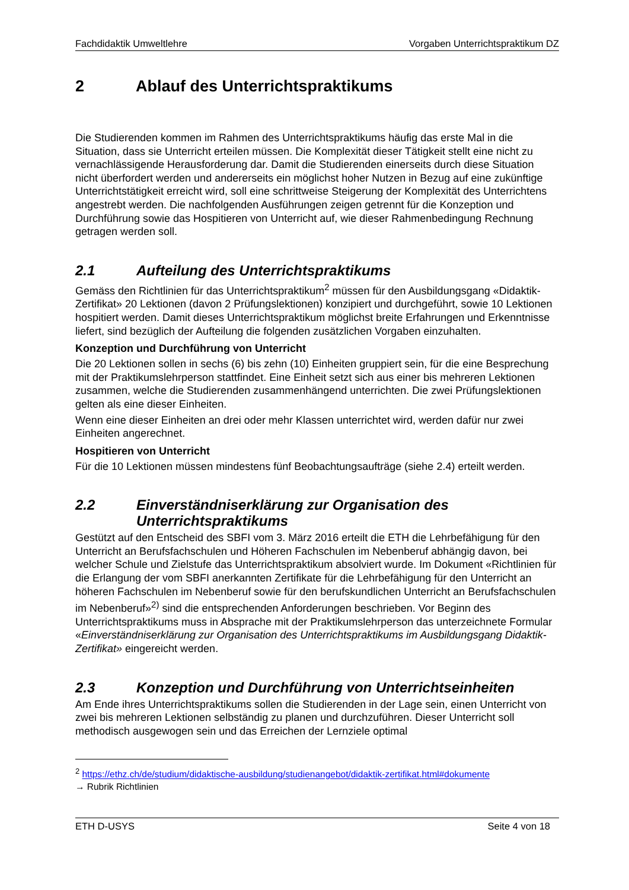Fachdidaktik Umweltlehre Vorgaben Unterrichtspraktikum DZ
2 Ablauf des Unterrichtspraktikums
Die Studierenden kommen im Rahmen des Unterrichtspraktikums häufig das erste Mal in die Situation, dass sie Unterricht erteilen müssen. Die Komplexität dieser Tätigkeit stellt eine nicht zu vernachlässigende Herausforderung dar. Damit die Studierenden einerseits durch diese Situation nicht überfordert werden und andererseits ein möglichst hoher Nutzen in Bezug auf eine zukünftige Unterrichtstätigkeit erreicht wird, soll eine schrittweise Steigerung der Komplexität des Unterrichtens angestrebt werden. Die nachfolgenden Ausführungen zeigen getrennt für die Konzeption und Durchführung sowie das Hospitieren von Unterricht auf, wie dieser Rahmenbedingung Rechnung getragen werden soll.
2.1 Aufteilung des Unterrichtspraktikums
Gemäss den Richtlinien für das Unterrichtspraktikum<sup>2</sup> müssen für den Ausbildungsgang «Didaktik-Zertifikat» 20 Lektionen (davon 2 Prüfungslektionen) konzipiert und durchgeführt, sowie 10 Lektionen hospitiert werden. Damit dieses Unterrichtspraktikum möglichst breite Erfahrungen und Erkenntnisse liefert, sind bezüglich der Aufteilung die folgenden zusätzlichen Vorgaben einzuhalten.
Konzeption und Durchführung von Unterricht
Die 20 Lektionen sollen in sechs (6) bis zehn (10) Einheiten gruppiert sein, für die eine Besprechung mit der Praktikumslehrperson stattfindet. Eine Einheit setzt sich aus einer bis mehreren Lektionen zusammen, welche die Studierenden zusammenhängend unterrichten. Die zwei Prüfungslektionen gelten als eine dieser Einheiten.
Wenn eine dieser Einheiten an drei oder mehr Klassen unterrichtet wird, werden dafür nur zwei Einheiten angerechnet.
Hospitieren von Unterricht
Für die 10 Lektionen müssen mindestens fünf Beobachtungsaufträge (siehe 2.4) erteilt werden.
2.2 Einverständniserklärung zur Organisation des Unterrichtspraktikums
Gestützt auf den Entscheid des SBFI vom 3. März 2016 erteilt die ETH die Lehrbefähigung für den Unterricht an Berufsfachschulen und Höheren Fachschulen im Nebenberuf abhängig davon, bei welcher Schule und Zielstufe das Unterrichtspraktikum absolviert wurde. Im Dokument «Richtlinien für die Erlangung der vom SBFI anerkannten Zertifikate für die Lehrbefähigung für den Unterricht an höheren Fachschulen im Nebenberuf sowie für den berufskundlichen Unterricht an Berufsfachschulen im Nebenberuf»<sup>2)</sup> sind die entsprechenden Anforderungen beschrieben. Vor Beginn des Unterrichtspraktikums muss in Absprache mit der Praktikumslehrperson das unterzeichnete Formular «Einverständniserklärung zur Organisation des Unterrichtspraktikums im Ausbildungsgang Didaktik-Zertifikat» eingereicht werden.
2.3 Konzeption und Durchführung von Unterrichtseinheiten
Am Ende ihres Unterrichtspraktikums sollen die Studierenden in der Lage sein, einen Unterricht von zwei bis mehreren Lektionen selbständig zu planen und durchzuführen. Dieser Unterricht soll methodisch ausgewogen sein und das Erreichen der Lernziele optimal
<sup>2</sup> https://ethz.ch/de/studium/didaktische-ausbildung/studienangebot/didaktik-zertifikat.html#dokumente
→ Rubrik Richtlinien
ETH D-USYS Seite 4 von 18